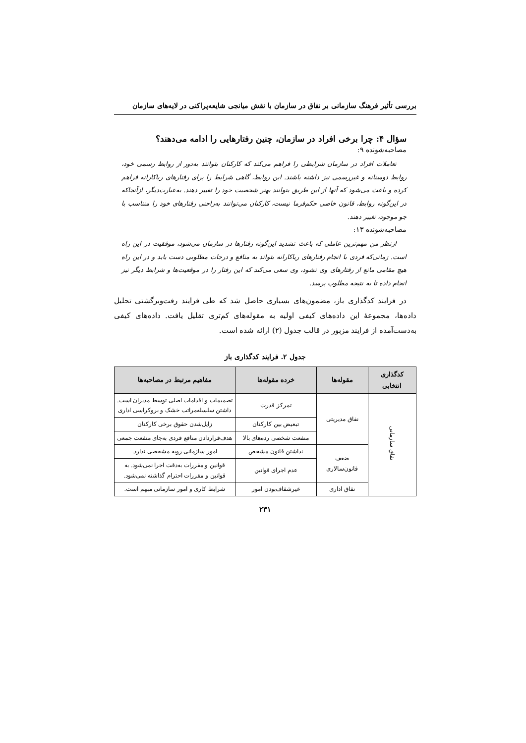بررسی تأثیر فرهنگ سازمانی بر نفاق در سازمان با نقش میانجی شایعه‌پراکنی در لایه‌های سازمان
سؤال ۴: چرا برخی افراد در سازمان، چنین رفتارهایی را ادامه می‌دهند؟
مصاحبه‌شونده ۹:
تعاملات افراد در سازمان شرایطی را فراهم می‌کند که کارکنان بتوانند به‌دور از روابط رسمی خود، روابط دوستانه و غیررسمی نیز داشته باشند. این روابط، گاهی شرایط را برای رفتارهای ریاکارانه فراهم کرده و باعث می‌شود که آنها از این طریق بتوانند بهتر شخصیت خود را تغییر دهند. به‌عبارت‌دیگر، ازآنجاکه در این‌گونه روابط، قانون خاصی حکم‌فرما نیست، کارکنان می‌توانند به‌راحتی رفتارهای خود را متناسب با جو موجود، تغییر دهند.
مصاحبه‌شونده ۱۳:
ازنظر من مهم‌ترین عاملی که باعث تشدید این‌گونه رفتارها در سازمان می‌شود، موفقیت در این راه است. زمانی‌که فردی با انجام رفتارهای ریاکارانه بتواند به منافع و درجات مطلوبی دست یابد و در این راه هیچ مقامی مانع از رفتارهای وی نشود، وی سعی می‌کند که این رفتار را در موقعیت‌ها و شرایط دیگر نیز انجام داده تا به نتیجه مطلوب برسد.
در فرایند کدگذاری باز، مضمون‌های بسیاری حاصل شد که طی فرایند رفت‌وبرگشتی تحلیل داده‌ها، مجموعهٔ این داده‌های کیفی اولیه به مقوله‌های کم‌تری تقلیل یافت. داده‌های کیفی به‌دست‌آمده از فرایند مزبور در قالب جدول (۲) ارائه شده است.
جدول ۲. فرایند کدگذاری باز
| کدگذاری انتخابی | مقوله‌ها | خرده مقوله‌ها | مفاهیم مرتبط در مصاحبه‌ها |
| --- | --- | --- | --- |
| نفاق سازمانی | نفاق مدیریتی | تمرکز قدرت | تصمیمات و اقدامات اصلی توسط مدیران است. داشتن سلسله‌مراتب خشک و بروکراسی اداری |
| | | تبعیض بین کارکنان | زایل‌شدن حقوق برخی کارکنان |
| | | منفعت شخصی رده‌های بالا | هدف‌قراردادن منافع فردی به‌جای منفعت جمعی |
| | ضعف قانون‌سالاری | نداشتن قانون مشخص | امور سازمانی رویه مشخصی ندارد. |
| | | عدم اجرای قوانین | قوانین و مقررات به‌دقت اجرا نمی‌شود. به قوانین و مقررات احترام گذاشته نمی‌شود. |
| | نفاق اداری | غیرشفاف‌بودن امور | شرایط کاری و امور سازمانی مبهم است. |
۲۳۱